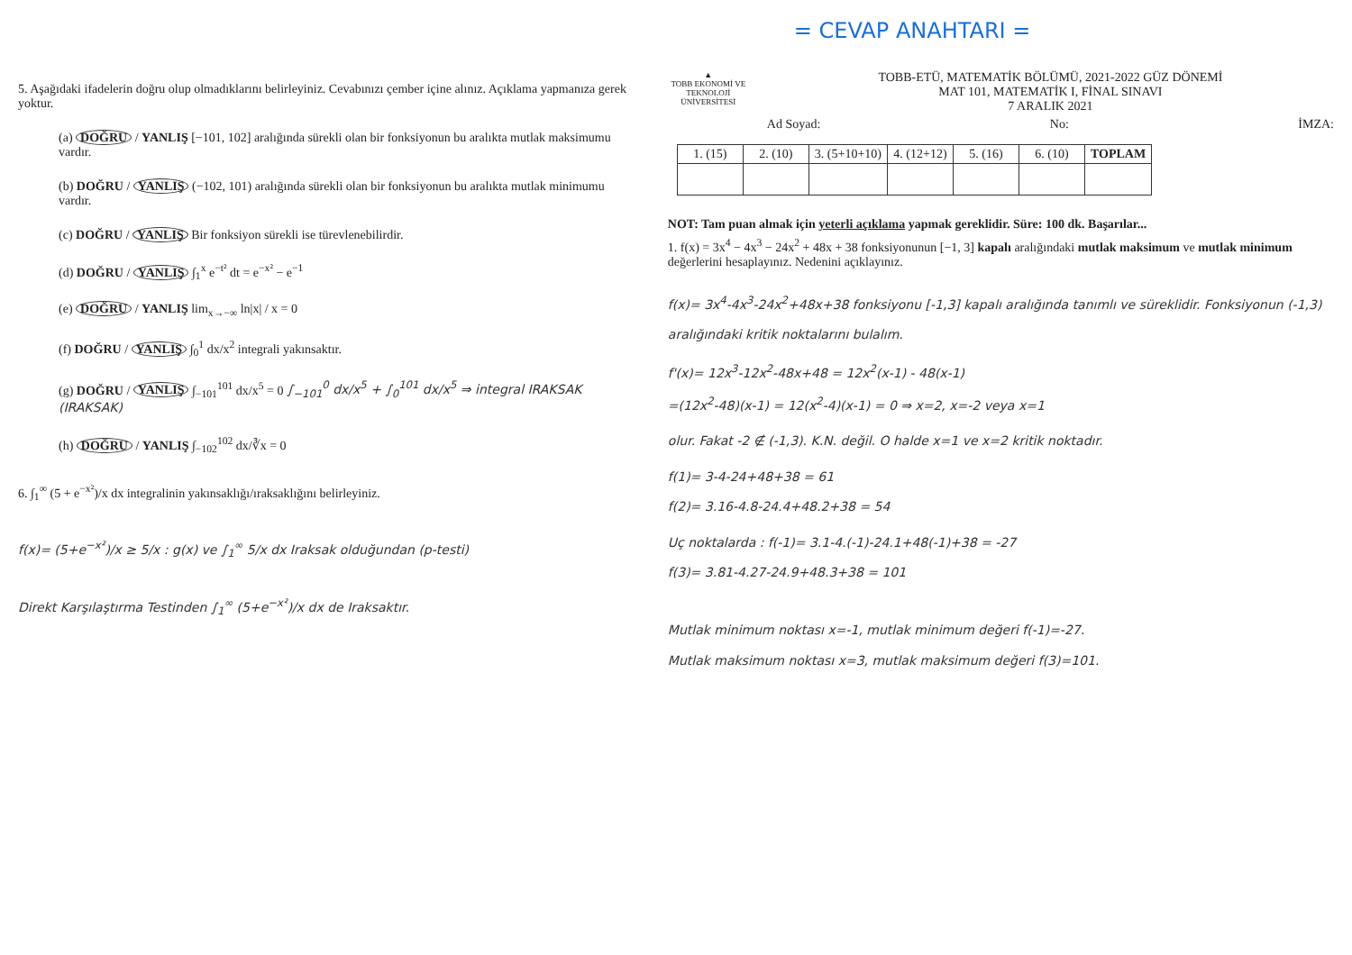5. Aşağıdaki ifadelerin doğru olup olmadıklarını belirleyiniz. Cevabınızı çember içine alınız. Açıklama yapmanıza gerek yoktur.
(a) DOĞRU / YANLIŞ [−101, 102] aralığında sürekli olan bir fonksiyonun bu aralıkta mutlak maksimumu vardır.
(b) DOĞRU / YANLIŞ (−102, 101) aralığında sürekli olan bir fonksiyonun bu aralıkta mutlak minimumu vardır.
(c) DOĞRU / YANLIŞ Bir fonksiyon sürekli ise türevlenebilirdir.
(d) DOĞRU / YANLIŞ ∫<sub>1</sub><sup>x</sup> e<sup>−t²</sup> dt = e<sup>−x²</sup> − e<sup>−1</sup>
(e) DOĞRU / YANLIŞ lim<sub>x→−∞</sub> ln|x| / x = 0
(f) DOĞRU / YANLIŞ ∫<sub>0</sub><sup>1</sup> dx/x<sup>2</sup> integrali yakınsaktır.
(g) DOĞRU / YANLIŞ ∫<sub>−101</sub><sup>101</sup> dx/x<sup>5</sup> = 0 ∫<sub>−101</sub><sup>0</sup> dx/x<sup>5</sup> + ∫<sub>0</sub><sup>101</sup> dx/x<sup>5</sup> ⇒ integral IRAKSAK (IRAKSAK)
(h) DOĞRU / YANLIŞ ∫<sub>−102</sub><sup>102</sup> dx/∛x = 0
6. ∫<sub>1</sub><sup>∞</sup> (5 + e<sup>−x²</sup>)/x dx integralinin yakınsaklığı/ıraksaklığını belirleyiniz.
f(x)= (5+e<sup>−x²</sup>)/x ≥ 5/x : g(x) ve ∫<sub>1</sub><sup>∞</sup> 5/x dx Iraksak olduğundan (p-testi)
Direkt Karşılaştırma Testinden ∫<sub>1</sub><sup>∞</sup> (5+e<sup>−x²</sup>)/x dx de Iraksaktır.
= CEVAP ANAHTARI =
▲
TOBB EKONOMİ VE TEKNOLOJİ ÜNİVERSİTESİ
TOBB-ETÜ, MATEMATİK BÖLÜMÜ, 2021-2022 GÜZ DÖNEMİ
MAT 101, MATEMATİK I, FİNAL SINAVI
7 ARALIK 2021
Ad Soyad: No: İMZA:
| 1. (15) | 2. (10) | 3. (5+10+10) | 4. (12+12) | 5. (16) | 6. (10) | TOPLAM |
| --- | --- | --- | --- | --- | --- | --- |
NOT: Tam puan almak için yeterli açıklama yapmak gereklidir. Süre: 100 dk. Başarılar...
1. f(x) = 3x<sup>4</sup> − 4x<sup>3</sup> − 24x<sup>2</sup> + 48x + 38 fonksiyonunun [−1, 3] kapalı aralığındaki mutlak maksimum ve mutlak minimum değerlerini hesaplayınız. Nedenini açıklayınız.
f(x)= 3x<sup>4</sup>-4x<sup>3</sup>-24x<sup>2</sup>+48x+38 fonksiyonu [-1,3] kapalı aralığında tanımlı ve süreklidir. Fonksiyonun (-1,3) aralığındaki kritik noktalarını bulalım.
f'(x)= 12x<sup>3</sup>-12x<sup>2</sup>-48x+48 = 12x<sup>2</sup>(x-1) - 48(x-1)
=(12x<sup>2</sup>-48)(x-1) = 12(x<sup>2</sup>-4)(x-1) = 0 ⇒ x=2, x=-2 veya x=1
olur. Fakat -2 ∉ (-1,3). K.N. değil. O halde x=1 ve x=2 kritik noktadır.
f(1)= 3-4-24+48+38 = 61
f(2)= 3.16-4.8-24.4+48.2+38 = 54
Uç noktalarda : f(-1)= 3.1-4.(-1)-24.1+48(-1)+38 = -27
f(3)= 3.81-4.27-24.9+48.3+38 = 101
Mutlak minimum noktası x=-1, mutlak minimum değeri f(-1)=-27.
Mutlak maksimum noktası x=3, mutlak maksimum değeri f(3)=101.